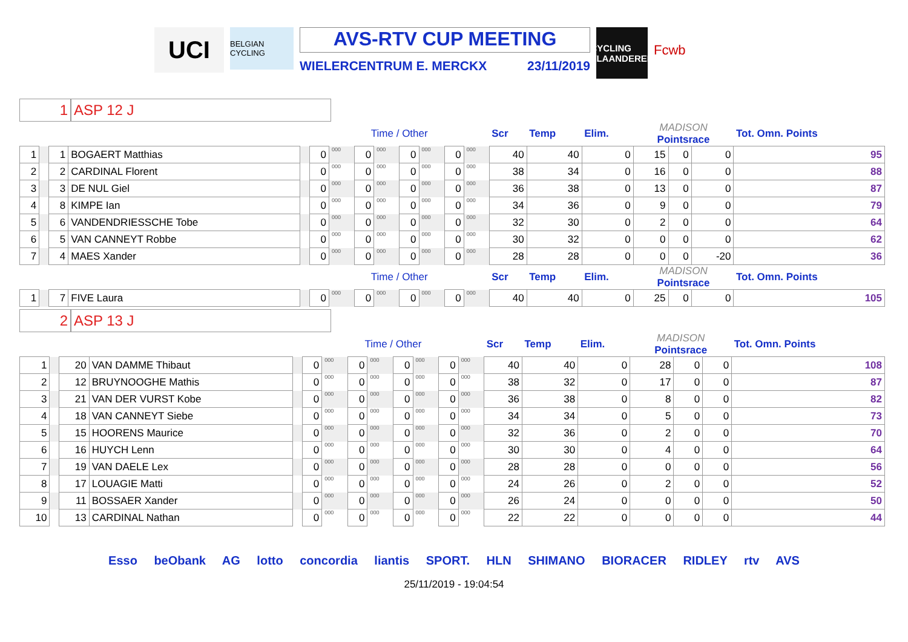UCI
BELGIAN CYCLING
AVS-RTV CUP MEETING
WIELERCENTRUM E. MERCKX 23/11/2019
CYCLING VLAANDEREN
Fcwb
1 ASP 12 J
| | | | | | Time / Other | | | | | | | | Scr | Temp | Elim. | MADISON Pointsrace | | | Tot. Omn. Points |
| 1 | | 1 | BOGAERT Matthias | | 0 | 000 | 0 | 000 | 0 | 000 | 0 | 000 | 40 | 40 | 0 | 15 | 0 | 0 | 95 |
| 2 | | 2 | CARDINAL Florent | | 0 | 000 | 0 | 000 | 0 | 000 | 0 | 000 | 38 | 34 | 0 | 16 | 0 | 0 | 88 |
| 3 | | 3 | DE NUL Giel | | 0 | 000 | 0 | 000 | 0 | 000 | 0 | 000 | 36 | 38 | 0 | 13 | 0 | 0 | 87 |
| 4 | | 8 | KIMPE Ian | | 0 | 000 | 0 | 000 | 0 | 000 | 0 | 000 | 34 | 36 | 0 | 9 | 0 | 0 | 79 |
| 5 | | 6 | VANDENDRIESSCHE Tobe | | 0 | 000 | 0 | 000 | 0 | 000 | 0 | 000 | 32 | 30 | 0 | 2 | 0 | 0 | 64 |
| 6 | | 5 | VAN CANNEYT Robbe | | 0 | 000 | 0 | 000 | 0 | 000 | 0 | 000 | 30 | 32 | 0 | 0 | 0 | 0 | 62 |
| 7 | | 4 | MAES Xander | | 0 | 000 | 0 | 000 | 0 | 000 | 0 | 000 | 28 | 28 | 0 | 0 | 0 | -20 | 36 |
| | | | | | Time / Other | | | | | | | | Scr | Temp | Elim. | MADISON Pointsrace | | | Tot. Omn. Points |
| 1 | | 7 | FIVE Laura | | 0 | 000 | 0 | 000 | 0 | 000 | 0 | 000 | 40 | 40 | 0 | 25 | 0 | 0 | 105 |
2 ASP 13 J
| | | | | | Time / Other | | | | | | | | Scr | Temp | Elim. | MADISON Pointsrace | | | Tot. Omn. Points |
| 1 | | 20 | VAN DAMME Thibaut | | 0 | 000 | 0 | 000 | 0 | 000 | 0 | 000 | 40 | 40 | 0 | 28 | 0 | 0 | 108 |
| 2 | | 12 | BRUYNOOGHE Mathis | | 0 | 000 | 0 | 000 | 0 | 000 | 0 | 000 | 38 | 32 | 0 | 17 | 0 | 0 | 87 |
| 3 | | 21 | VAN DER VURST Kobe | | 0 | 000 | 0 | 000 | 0 | 000 | 0 | 000 | 36 | 38 | 0 | 8 | 0 | 0 | 82 |
| 4 | | 18 | VAN CANNEYT Siebe | | 0 | 000 | 0 | 000 | 0 | 000 | 0 | 000 | 34 | 34 | 0 | 5 | 0 | 0 | 73 |
| 5 | | 15 | HOORENS Maurice | | 0 | 000 | 0 | 000 | 0 | 000 | 0 | 000 | 32 | 36 | 0 | 2 | 0 | 0 | 70 |
| 6 | | 16 | HUYCH Lenn | | 0 | 000 | 0 | 000 | 0 | 000 | 0 | 000 | 30 | 30 | 0 | 4 | 0 | 0 | 64 |
| 7 | | 19 | VAN DAELE Lex | | 0 | 000 | 0 | 000 | 0 | 000 | 0 | 000 | 28 | 28 | 0 | 0 | 0 | 0 | 56 |
| 8 | | 17 | LOUAGIE Matti | | 0 | 000 | 0 | 000 | 0 | 000 | 0 | 000 | 24 | 26 | 0 | 2 | 0 | 0 | 52 |
| 9 | | 11 | BOSSAER Xander | | 0 | 000 | 0 | 000 | 0 | 000 | 0 | 000 | 26 | 24 | 0 | 0 | 0 | 0 | 50 |
| 10 | | 13 | CARDINAL Nathan | | 0 | 000 | 0 | 000 | 0 | 000 | 0 | 000 | 22 | 22 | 0 | 0 | 0 | 0 | 44 |
Esso beObank AG lotto concordia liantis SPORT. HLN SHIMANO BIORACER RIDLEY rtv AVS
25/11/2019 - 19:04:54